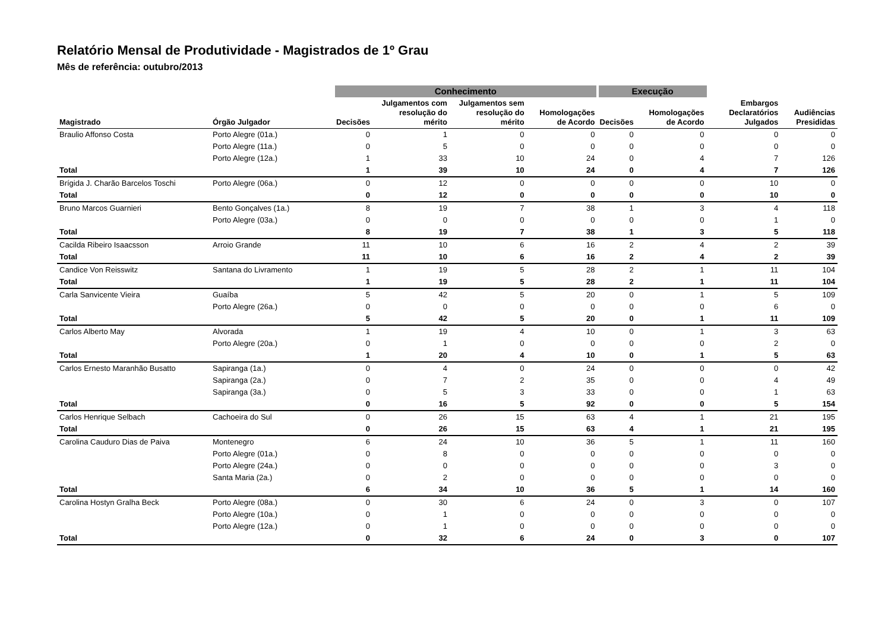Relatório Mensal de Produtividade - Magistrados de 1º Grau
Mês de referência: outubro/2013
| | | Conhecimento | | | | Execução | | | |
| --- | --- | --- | --- | --- | --- | --- | --- | --- | --- |
| Magistrado | Órgão Julgador | Decisões | Julgamentos com resolução do mérito | Julgamentos sem resolução do mérito | Homologações de Acordo | Decisões | Homologações de Acordo | Embargos Declaratórios Julgados | Audiências Presididas |
| Braulio Affonso Costa | Porto Alegre (01a.) | 0 | 1 | 0 | 0 | 0 | 0 | 0 | 0 |
| | Porto Alegre (11a.) | 0 | 5 | 0 | 0 | 0 | 0 | 0 | 0 |
| | Porto Alegre (12a.) | 1 | 33 | 10 | 24 | 0 | 4 | 7 | 126 |
| Total | | 1 | 39 | 10 | 24 | 0 | 4 | 7 | 126 |
| Brígida J. Charão Barcelos Toschi | Porto Alegre (06a.) | 0 | 12 | 0 | 0 | 0 | 0 | 10 | 0 |
| Total | | 0 | 12 | 0 | 0 | 0 | 0 | 10 | 0 |
| Bruno Marcos Guarnieri | Bento Gonçalves (1a.) | 8 | 19 | 7 | 38 | 1 | 3 | 4 | 118 |
| | Porto Alegre (03a.) | 0 | 0 | 0 | 0 | 0 | 0 | 1 | 0 |
| Total | | 8 | 19 | 7 | 38 | 1 | 3 | 5 | 118 |
| Cacilda Ribeiro Isaacsson | Arroio Grande | 11 | 10 | 6 | 16 | 2 | 4 | 2 | 39 |
| Total | | 11 | 10 | 6 | 16 | 2 | 4 | 2 | 39 |
| Candice Von Reisswitz | Santana do Livramento | 1 | 19 | 5 | 28 | 2 | 1 | 11 | 104 |
| Total | | 1 | 19 | 5 | 28 | 2 | 1 | 11 | 104 |
| Carla Sanvicente Vieira | Guaíba | 5 | 42 | 5 | 20 | 0 | 1 | 5 | 109 |
| | Porto Alegre (26a.) | 0 | 0 | 0 | 0 | 0 | 0 | 6 | 0 |
| Total | | 5 | 42 | 5 | 20 | 0 | 1 | 11 | 109 |
| Carlos Alberto May | Alvorada | 1 | 19 | 4 | 10 | 0 | 1 | 3 | 63 |
| | Porto Alegre (20a.) | 0 | 1 | 0 | 0 | 0 | 0 | 2 | 0 |
| Total | | 1 | 20 | 4 | 10 | 0 | 1 | 5 | 63 |
| Carlos Ernesto Maranhão Busatto | Sapiranga (1a.) | 0 | 4 | 0 | 24 | 0 | 0 | 0 | 42 |
| | Sapiranga (2a.) | 0 | 7 | 2 | 35 | 0 | 0 | 4 | 49 |
| | Sapiranga (3a.) | 0 | 5 | 3 | 33 | 0 | 0 | 1 | 63 |
| Total | | 0 | 16 | 5 | 92 | 0 | 0 | 5 | 154 |
| Carlos Henrique Selbach | Cachoeira do Sul | 0 | 26 | 15 | 63 | 4 | 1 | 21 | 195 |
| Total | | 0 | 26 | 15 | 63 | 4 | 1 | 21 | 195 |
| Carolina Cauduro Dias de Paiva | Montenegro | 6 | 24 | 10 | 36 | 5 | 1 | 11 | 160 |
| | Porto Alegre (01a.) | 0 | 8 | 0 | 0 | 0 | 0 | 0 | 0 |
| | Porto Alegre (24a.) | 0 | 0 | 0 | 0 | 0 | 0 | 3 | 0 |
| | Santa Maria (2a.) | 0 | 2 | 0 | 0 | 0 | 0 | 0 | 0 |
| Total | | 6 | 34 | 10 | 36 | 5 | 1 | 14 | 160 |
| Carolina Hostyn Gralha Beck | Porto Alegre (08a.) | 0 | 30 | 6 | 24 | 0 | 3 | 0 | 107 |
| | Porto Alegre (10a.) | 0 | 1 | 0 | 0 | 0 | 0 | 0 | 0 |
| | Porto Alegre (12a.) | 0 | 1 | 0 | 0 | 0 | 0 | 0 | 0 |
| Total | | 0 | 32 | 6 | 24 | 0 | 3 | 0 | 107 |